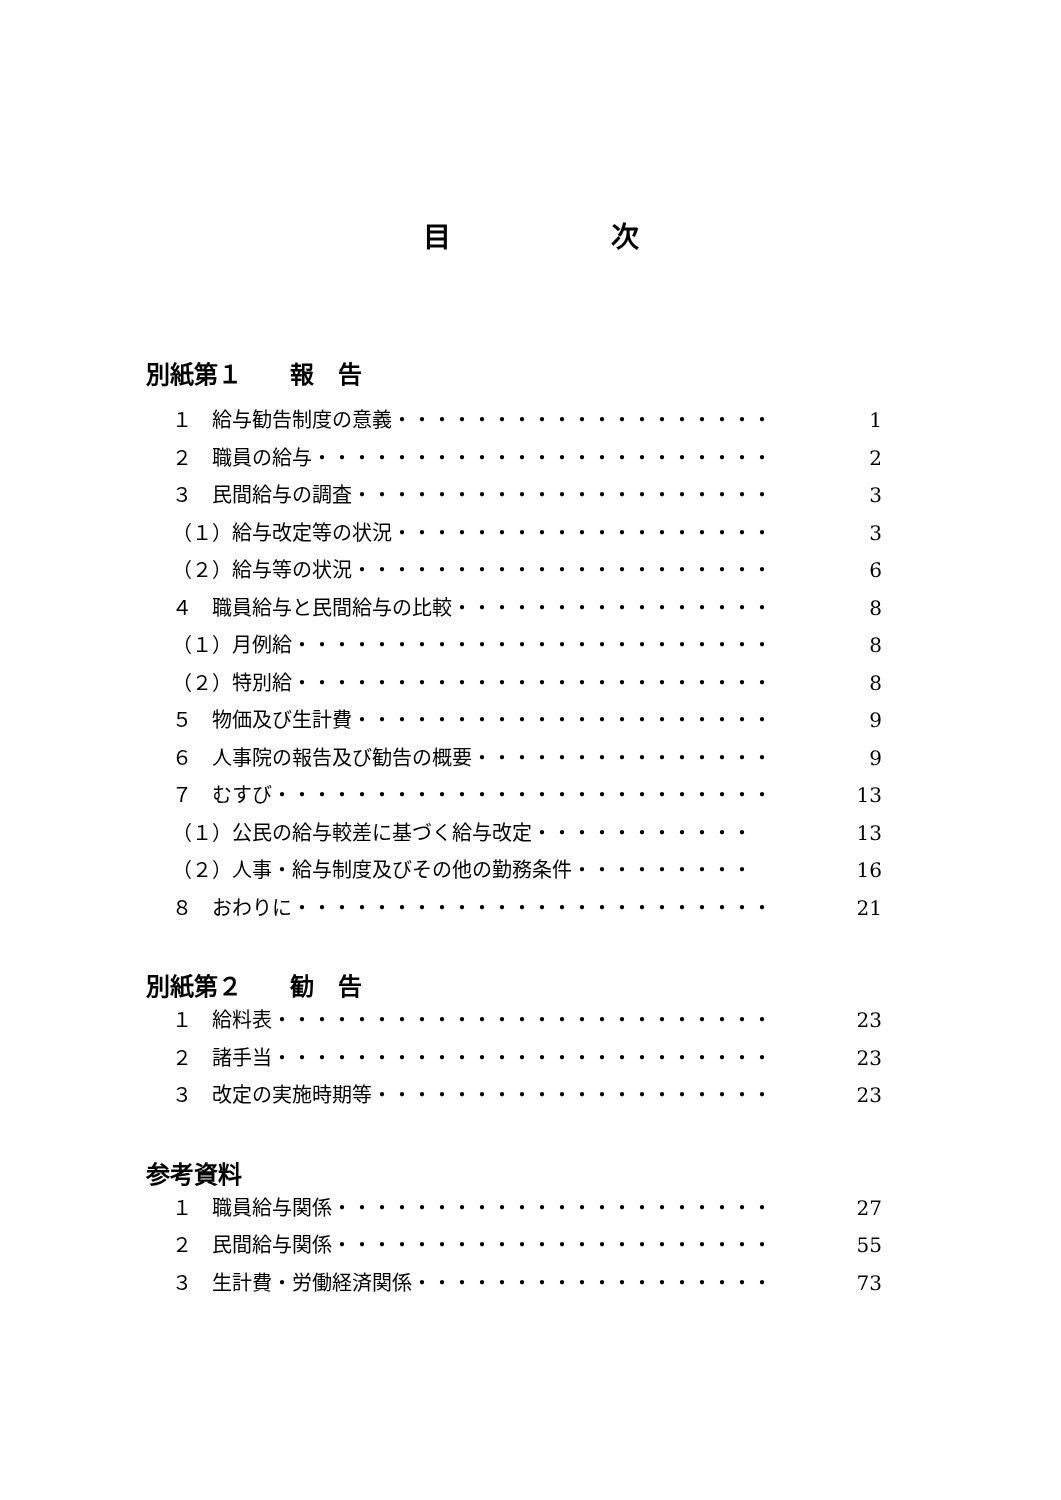目 次
別紙第１　　報　告
１　給与勧告制度の意義・・・・・・・・・・・・・・・・・・・ 1
２　職員の給与・・・・・・・・・・・・・・・・・・・・・・・ 2
３　民間給与の調査・・・・・・・・・・・・・・・・・・・・・ 3
（１）給与改定等の状況・・・・・・・・・・・・・・・・・・・ 3
（２）給与等の状況・・・・・・・・・・・・・・・・・・・・・ 6
４　職員給与と民間給与の比較・・・・・・・・・・・・・・・・ 8
（１）月例給・・・・・・・・・・・・・・・・・・・・・・・・ 8
（２）特別給・・・・・・・・・・・・・・・・・・・・・・・・ 8
５　物価及び生計費・・・・・・・・・・・・・・・・・・・・・ 9
６　人事院の報告及び勧告の概要・・・・・・・・・・・・・・・ 9
７　むすび・・・・・・・・・・・・・・・・・・・・・・・・・ 13
（１）公民の給与較差に基づく給与改定・・・・・・・・・・・ 13
（２）人事・給与制度及びその他の勤務条件・・・・・・・・・ 16
８　おわりに・・・・・・・・・・・・・・・・・・・・・・・・ 21
別紙第２　　勧　告
１　給料表・・・・・・・・・・・・・・・・・・・・・・・・・ 23
２　諸手当・・・・・・・・・・・・・・・・・・・・・・・・・ 23
３　改定の実施時期等・・・・・・・・・・・・・・・・・・・・ 23
参考資料
１　職員給与関係・・・・・・・・・・・・・・・・・・・・・・ 27
２　民間給与関係・・・・・・・・・・・・・・・・・・・・・・ 55
３　生計費・労働経済関係・・・・・・・・・・・・・・・・・・ 73